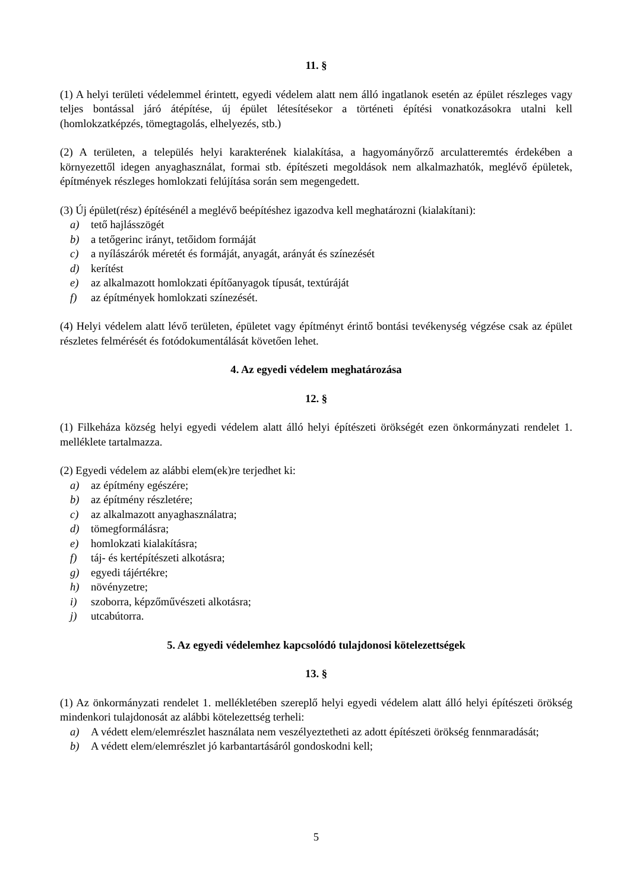11. §
(1) A helyi területi védelemmel érintett, egyedi védelem alatt nem álló ingatlanok esetén az épület részleges vagy teljes bontással járó átépítése, új épület létesítésekor a történeti építési vonatkozásokra utalni kell (homlokzatképzés, tömegtagolás, elhelyezés, stb.)
(2) A területen, a település helyi karakterének kialakítása, a hagyományőrző arculatteremtés érdekében a környezettől idegen anyaghasználat, formai stb. építészeti megoldások nem alkalmazhatók, meglévő épületek, építmények részleges homlokzati felújítása során sem megengedett.
(3) Új épület(rész) építésénél a meglévő beépítéshez igazodva kell meghatározni (kialakítani):
a) tető hajlásszögét
b) a tetőgerinc irányt, tetőidom formáját
c) a nyílászárók méretét és formáját, anyagát, arányát és színezését
d) kerítést
e) az alkalmazott homlokzati építőanyagok típusát, textúráját
f) az építmények homlokzati színezését.
(4) Helyi védelem alatt lévő területen, épületet vagy építményt érintő bontási tevékenység végzése csak az épület részletes felmérését és fotódokumentálását követően lehet.
4. Az egyedi védelem meghatározása
12. §
(1) Filkeháza község helyi egyedi védelem alatt álló helyi építészeti örökségét ezen önkormányzati rendelet 1. melléklete tartalmazza.
(2) Egyedi védelem az alábbi elem(ek)re terjedhet ki:
a) az építmény egészére;
b) az építmény részletére;
c) az alkalmazott anyaghasználatra;
d) tömegformálásra;
e) homlokzati kialakításra;
f) táj- és kertépítészeti alkotásra;
g) egyedi tájértékre;
h) növényzetre;
i) szoborra, képzőművészeti alkotásra;
j) utcabútorra.
5. Az egyedi védelemhez kapcsolódó tulajdonosi kötelezettségek
13. §
(1) Az önkormányzati rendelet 1. mellékletében szereplő helyi egyedi védelem alatt álló helyi építészeti örökség mindenkori tulajdonosát az alábbi kötelezettség terheli:
a) A védett elem/elemrészlet használata nem veszélyeztetheti az adott építészeti örökség fennmaradását;
b) A védett elem/elemrészlet jó karbantartásáról gondoskodni kell;
5